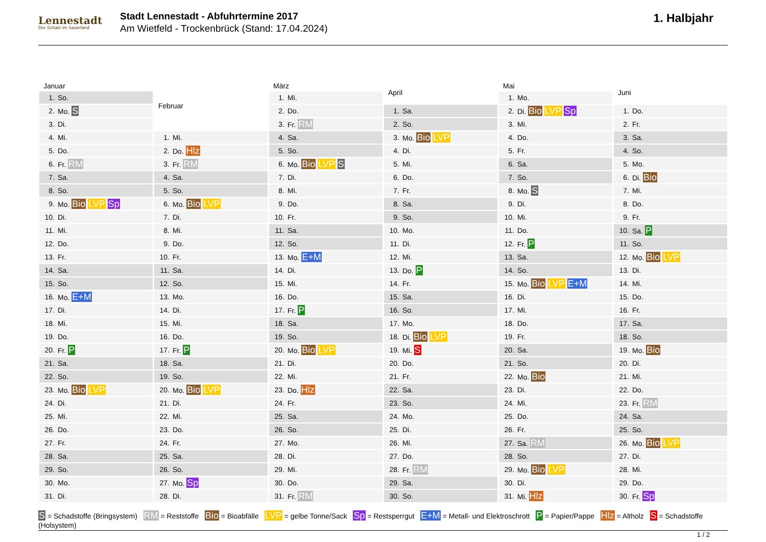Lennestadt
Der Schatz im Sauerland
Stadt Lennestadt - Abfuhrtermine 2017
Am Wietfeld - Trockenbrück (Stand: 17.04.2024)
1. Halbjahr
| Januar | |
| --- | --- |
| 1. | So. |
| 2. | Mo. S |
| 3. | Di. |
| 4. | Mi. |
| 5. | Do. |
| 6. | Fr. RM |
| 7. | Sa. |
| 8. | So. |
| 9. | Mo. Bio LVP Sp |
| 10. | Di. |
| 11. | Mi. |
| 12. | Do. |
| 13. | Fr. |
| 14. | Sa. |
| 15. | So. |
| 16. | Mo. E+M |
| 17. | Di. |
| 18. | Mi. |
| 19. | Do. |
| 20. | Fr. P |
| 21. | Sa. |
| 22. | So. |
| 23. | Mo. Bio LVP |
| 24. | Di. |
| 25. | Mi. |
| 26. | Do. |
| 27. | Fr. |
| 28. | Sa. |
| 29. | So. |
| 30. | Mo. |
| 31. | Di. |
| Februar | |
| --- | --- |
| 1. | Mi. |
| 2. | Do. Hlz |
| 3. | Fr. RM |
| 4. | Sa. |
| 5. | So. |
| 6. | Mo. Bio LVP |
| 7. | Di. |
| 8. | Mi. |
| 9. | Do. |
| 10. | Fr. |
| 11. | Sa. |
| 12. | So. |
| 13. | Mo. |
| 14. | Di. |
| 15. | Mi. |
| 16. | Do. |
| 17. | Fr. P |
| 18. | Sa. |
| 19. | So. |
| 20. | Mo. Bio LVP |
| 21. | Di. |
| 22. | Mi. |
| 23. | Do. |
| 24. | Fr. |
| 25. | Sa. |
| 26. | So. |
| 27. | Mo. Sp |
| 28. | Di. |
| März | |
| --- | --- |
| 1. | Mi. |
| 2. | Do. |
| 3. | Fr. RM |
| 4. | Sa. |
| 5. | So. |
| 6. | Mo. Bio LVP S |
| 7. | Di. |
| 8. | Mi. |
| 9. | Do. |
| 10. | Fr. |
| 11. | Sa. |
| 12. | So. |
| 13. | Mo. E+M |
| 14. | Di. |
| 15. | Mi. |
| 16. | Do. |
| 17. | Fr. P |
| 18. | Sa. |
| 19. | So. |
| 20. | Mo. Bio LVP |
| 21. | Di. |
| 22. | Mi. |
| 23. | Do. Hlz |
| 24. | Fr. |
| 25. | Sa. |
| 26. | So. |
| 27. | Mo. |
| 28. | Di. |
| 29. | Mi. |
| 30. | Do. |
| 31. | Fr. RM |
| April | |
| --- | --- |
| 1. | Sa. |
| 2. | So. |
| 3. | Mo. Bio LVP |
| 4. | Di. |
| 5. | Mi. |
| 6. | Do. |
| 7. | Fr. |
| 8. | Sa. |
| 9. | So. |
| 10. | Mo. |
| 11. | Di. |
| 12. | Mi. |
| 13. | Do. P |
| 14. | Fr. |
| 15. | Sa. |
| 16. | So. |
| 17. | Mo. |
| 18. | Di. Bio LVP |
| 19. | Mi. S |
| 20. | Do. |
| 21. | Fr. |
| 22. | Sa. |
| 23. | So. |
| 24. | Mo. |
| 25. | Di. |
| 26. | Mi. |
| 27. | Do. |
| 28. | Fr. RM |
| 29. | Sa. |
| 30. | So. |
| Mai | |
| --- | --- |
| 1. | Mo. |
| 2. | Di. Bio LVP Sp |
| 3. | Mi. |
| 4. | Do. |
| 5. | Fr. |
| 6. | Sa. |
| 7. | So. |
| 8. | Mo. S |
| 9. | Di. |
| 10. | Mi. |
| 11. | Do. |
| 12. | Fr. P |
| 13. | Sa. |
| 14. | So. |
| 15. | Mo. Bio LVP E+M |
| 16. | Di. |
| 17. | Mi. |
| 18. | Do. |
| 19. | Fr. |
| 20. | Sa. |
| 21. | So. |
| 22. | Mo. Bio |
| 23. | Di. |
| 24. | Mi. |
| 25. | Do. |
| 26. | Fr. |
| 27. | Sa. RM |
| 28. | So. |
| 29. | Mo. Bio LVP |
| 30. | Di. |
| 31. | Mi. Hlz |
| Juni | |
| --- | --- |
| 1. | Do. |
| 2. | Fr. |
| 3. | Sa. |
| 4. | So. |
| 5. | Mo. |
| 6. | Di. Bio |
| 7. | Mi. |
| 8. | Do. |
| 9. | Fr. |
| 10. | Sa. P |
| 11. | So. |
| 12. | Mo. Bio LVP |
| 13. | Di. |
| 14. | Mi. |
| 15. | Do. |
| 16. | Fr. |
| 17. | Sa. |
| 18. | So. |
| 19. | Mo. Bio |
| 20. | Di. |
| 21. | Mi. |
| 22. | Do. |
| 23. | Fr. RM |
| 24. | Sa. |
| 25. | So. |
| 26. | Mo. Bio LVP |
| 27. | Di. |
| 28. | Mi. |
| 29. | Do. |
| 30. | Fr. Sp |
S = Schadstoffe (Bringsystem) RM = Reststoffe Bio = Bioabfälle LVP = gelbe Tonne/Sack Sp = Restsperrgut E+M = Metall- und Elektroschrott P = Papier/Pappe Hlz = Altholz S = Schadstoffe (Holsystem)
1 / 2